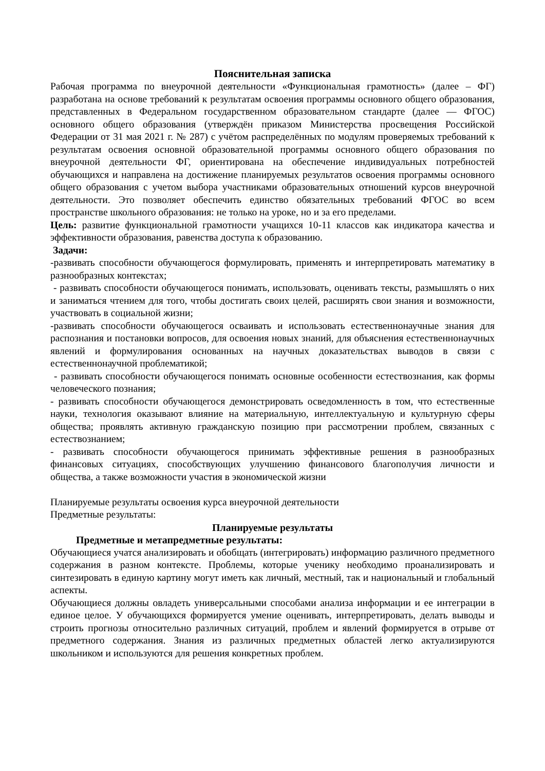Пояснительная записка
Рабочая программа по внеурочной деятельности «Функциональная грамотность» (далее – ФГ) разработана на основе требований к результатам освоения программы основного общего образования, представленных в Федеральном государственном образовательном стандарте (далее — ФГОС) основного общего образования (утверждён приказом Министерства просвещения Российской Федерации от 31 мая 2021 г. № 287) с учётом распределённых по модулям проверяемых требований к результатам освоения основной образовательной программы основного общего образования по внеурочной деятельности ФГ, ориентирована на обеспечение индивидуальных потребностей обучающихся и направлена на достижение планируемых результатов освоения программы основного общего образования с учетом выбора участниками образовательных отношений курсов внеурочной деятельности. Это позволяет обеспечить единство обязательных требований ФГОС во всем пространстве школьного образования: не только на уроке, но и за его пределами.
Цель: развитие функциональной грамотности учащихся 10-11 классов как индикатора качества и эффективности образования, равенства доступа к образованию.
Задачи:
-развивать способности обучающегося формулировать, применять и интерпретировать математику в разнообразных контекстах;
- развивать способности обучающегося понимать, использовать, оценивать тексты, размышлять о них и заниматься чтением для того, чтобы достигать своих целей, расширять свои знания и возможности, участвовать в социальной жизни;
-развивать способности обучающегося осваивать и использовать естественнонаучные знания для распознания и постановки вопросов, для освоения новых знаний, для объяснения естественнонаучных явлений и формулирования основанных на научных доказательствах выводов в связи с естественнонаучной проблематикой;
- развивать способности обучающегося понимать основные особенности естествознания, как формы человеческого познания;
- развивать способности обучающегося демонстрировать осведомленность в том, что естественные науки, технология оказывают влияние на материальную, интеллектуальную и культурную сферы общества; проявлять активную гражданскую позицию при рассмотрении проблем, связанных с естествознанием;
- развивать способности обучающегося принимать эффективные решения в разнообразных финансовых ситуациях, способствующих улучшению финансового благополучия личности и общества, а также возможности участия в экономической жизни
Планируемые результаты освоения курса внеурочной деятельности
Предметные результаты:
Планируемые результаты
Предметные и метапредметные результаты:
Обучающиеся учатся анализировать и обобщать (интегрировать) информацию различного предметного содержания в разном контексте. Проблемы, которые ученику необходимо проанализировать и синтезировать в единую картину могут иметь как личный, местный, так и национальный и глобальный аспекты.
Обучающиеся должны овладеть универсальными способами анализа информации и ее интеграции в единое целое. У обучающихся формируется умение оценивать, интерпретировать, делать выводы и строить прогнозы относительно различных ситуаций, проблем и явлений формируется в отрыве от предметного содержания. Знания из различных предметных областей легко актуализируются школьником и используются для решения конкретных проблем.